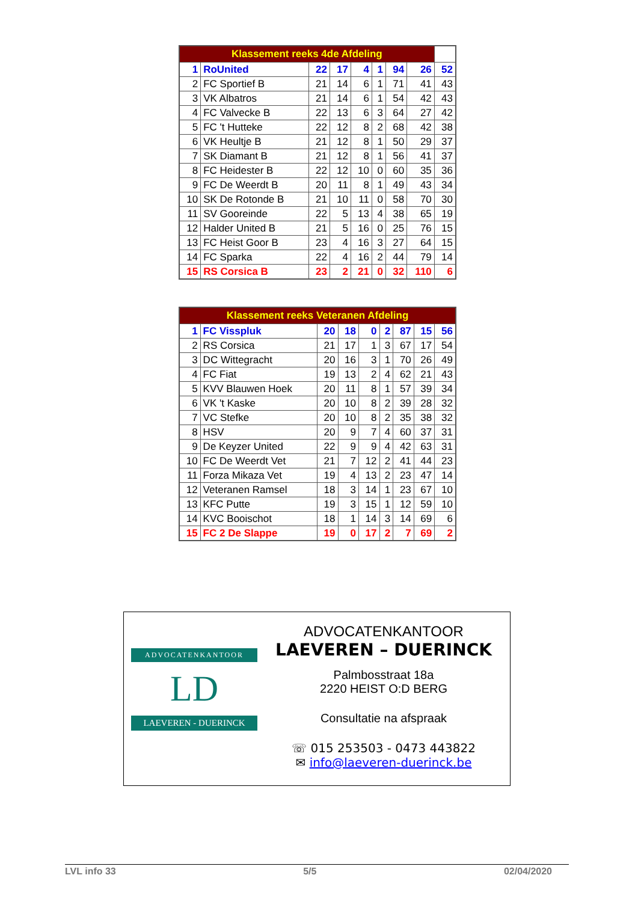| Klassement reeks 4de Afdeling | | | | | | | | |
| --- | --- | --- | --- | --- | --- | --- | --- | --- |
| 1 | RoUnited | 22 | 17 | 4 | 1 | 94 | 26 | 52 |
| 2 | FC Sportief B | 21 | 14 | 6 | 1 | 71 | 41 | 43 |
| 3 | VK Albatros | 21 | 14 | 6 | 1 | 54 | 42 | 43 |
| 4 | FC Valvecke B | 22 | 13 | 6 | 3 | 64 | 27 | 42 |
| 5 | FC 't Hutteke | 22 | 12 | 8 | 2 | 68 | 42 | 38 |
| 6 | VK Heultje B | 21 | 12 | 8 | 1 | 50 | 29 | 37 |
| 7 | SK Diamant B | 21 | 12 | 8 | 1 | 56 | 41 | 37 |
| 8 | FC Heidester B | 22 | 12 | 10 | 0 | 60 | 35 | 36 |
| 9 | FC De Weerdt B | 20 | 11 | 8 | 1 | 49 | 43 | 34 |
| 10 | SK De Rotonde B | 21 | 10 | 11 | 0 | 58 | 70 | 30 |
| 11 | SV Gooreinde | 22 | 5 | 13 | 4 | 38 | 65 | 19 |
| 12 | Halder United B | 21 | 5 | 16 | 0 | 25 | 76 | 15 |
| 13 | FC Heist Goor B | 23 | 4 | 16 | 3 | 27 | 64 | 15 |
| 14 | FC Sparka | 22 | 4 | 16 | 2 | 44 | 79 | 14 |
| 15 | RS Corsica B | 23 | 2 | 21 | 0 | 32 | 110 | 6 |
| Klassement reeks Veteranen Afdeling | | | | | | | | |
| --- | --- | --- | --- | --- | --- | --- | --- | --- |
| 1 | FC Visspluk | 20 | 18 | 0 | 2 | 87 | 15 | 56 |
| 2 | RS Corsica | 21 | 17 | 1 | 3 | 67 | 17 | 54 |
| 3 | DC Wittegracht | 20 | 16 | 3 | 1 | 70 | 26 | 49 |
| 4 | FC Fiat | 19 | 13 | 2 | 4 | 62 | 21 | 43 |
| 5 | KVV Blauwen Hoek | 20 | 11 | 8 | 1 | 57 | 39 | 34 |
| 6 | VK 't Kaske | 20 | 10 | 8 | 2 | 39 | 28 | 32 |
| 7 | VC Stefke | 20 | 10 | 8 | 2 | 35 | 38 | 32 |
| 8 | HSV | 20 | 9 | 7 | 4 | 60 | 37 | 31 |
| 9 | De Keyzer United | 22 | 9 | 9 | 4 | 42 | 63 | 31 |
| 10 | FC De Weerdt Vet | 21 | 7 | 12 | 2 | 41 | 44 | 23 |
| 11 | Forza Mikaza Vet | 19 | 4 | 13 | 2 | 23 | 47 | 14 |
| 12 | Veteranen Ramsel | 18 | 3 | 14 | 1 | 23 | 67 | 10 |
| 13 | KFC Putte | 19 | 3 | 15 | 1 | 12 | 59 | 10 |
| 14 | KVC Booischot | 18 | 1 | 14 | 3 | 14 | 69 | 6 |
| 15 | FC 2 De Slappe | 19 | 0 | 17 | 2 | 7 | 69 | 2 |
ADVOCATENKANTOOR
LD
LAEVEREN - DUERINCK
ADVOCATENKANTOOR
LAEVEREN – DUERINCK
Palmbosstraat 18a
2220 HEIST O:D BERG
Consultatie na afspraak
☏ 015 253503 - 0473 443822
✉ info@laeveren-duerinck.be
LVL info 33 5/5 02/04/2020